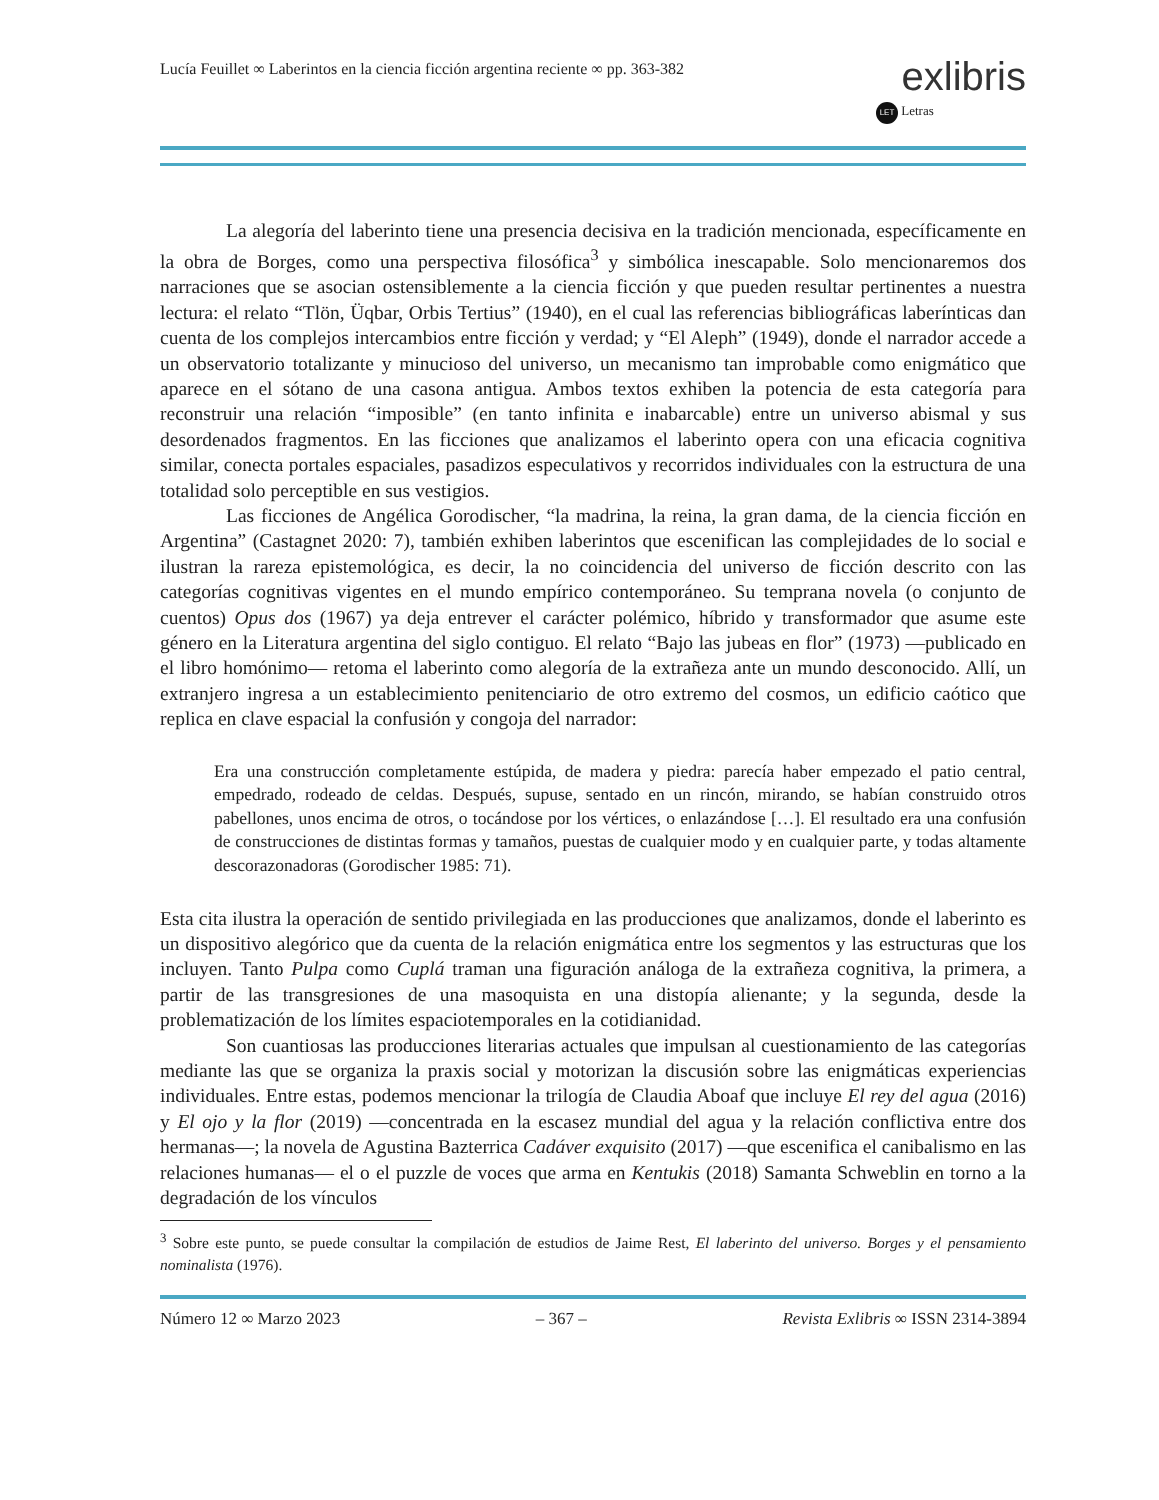Lucía Feuillet ∞ Laberintos en la ciencia ficción argentina reciente ∞ pp. 363-382
exlibris
LET Letras
La alegoría del laberinto tiene una presencia decisiva en la tradición mencionada, específicamente en la obra de Borges, como una perspectiva filosófica<sup>3</sup> y simbólica inescapable. Solo mencionaremos dos narraciones que se asocian ostensiblemente a la ciencia ficción y que pueden resultar pertinentes a nuestra lectura: el relato “Tlön, Üqbar, Orbis Tertius” (1940), en el cual las referencias bibliográficas laberínticas dan cuenta de los complejos intercambios entre ficción y verdad; y “El Aleph” (1949), donde el narrador accede a un observatorio totalizante y minucioso del universo, un mecanismo tan improbable como enigmático que aparece en el sótano de una casona antigua. Ambos textos exhiben la potencia de esta categoría para reconstruir una relación “imposible” (en tanto infinita e inabarcable) entre un universo abismal y sus desordenados fragmentos. En las ficciones que analizamos el laberinto opera con una eficacia cognitiva similar, conecta portales espaciales, pasadizos especulativos y recorridos individuales con la estructura de una totalidad solo perceptible en sus vestigios.
Las ficciones de Angélica Gorodischer, “la madrina, la reina, la gran dama, de la ciencia ficción en Argentina” (Castagnet 2020: 7), también exhiben laberintos que escenifican las complejidades de lo social e ilustran la rareza epistemológica, es decir, la no coincidencia del universo de ficción descrito con las categorías cognitivas vigentes en el mundo empírico contemporáneo. Su temprana novela (o conjunto de cuentos) Opus dos (1967) ya deja entrever el carácter polémico, híbrido y transformador que asume este género en la Literatura argentina del siglo contiguo. El relato “Bajo las jubeas en flor” (1973) —publicado en el libro homónimo— retoma el laberinto como alegoría de la extrañeza ante un mundo desconocido. Allí, un extranjero ingresa a un establecimiento penitenciario de otro extremo del cosmos, un edificio caótico que replica en clave espacial la confusión y congoja del narrador:
Era una construcción completamente estúpida, de madera y piedra: parecía haber empezado el patio central, empedrado, rodeado de celdas. Después, supuse, sentado en un rincón, mirando, se habían construido otros pabellones, unos encima de otros, o tocándose por los vértices, o enlazándose […]. El resultado era una confusión de construcciones de distintas formas y tamaños, puestas de cualquier modo y en cualquier parte, y todas altamente descorazonadoras (Gorodischer 1985: 71).
Esta cita ilustra la operación de sentido privilegiada en las producciones que analizamos, donde el laberinto es un dispositivo alegórico que da cuenta de la relación enigmática entre los segmentos y las estructuras que los incluyen. Tanto Pulpa como Cuplá traman una figuración análoga de la extrañeza cognitiva, la primera, a partir de las transgresiones de una masoquista en una distopía alienante; y la segunda, desde la problematización de los límites espaciotemporales en la cotidianidad.
Son cuantiosas las producciones literarias actuales que impulsan al cuestionamiento de las categorías mediante las que se organiza la praxis social y motorizan la discusión sobre las enigmáticas experiencias individuales. Entre estas, podemos mencionar la trilogía de Claudia Aboaf que incluye El rey del agua (2016) y El ojo y la flor (2019) —concentrada en la escasez mundial del agua y la relación conflictiva entre dos hermanas—; la novela de Agustina Bazterrica Cadáver exquisito (2017) —que escenifica el canibalismo en las relaciones humanas— el o el puzzle de voces que arma en Kentukis (2018) Samanta Schweblin en torno a la degradación de los vínculos
<sup>3</sup> Sobre este punto, se puede consultar la compilación de estudios de Jaime Rest, El laberinto del universo. Borges y el pensamiento nominalista (1976).
Número 12 ∞ Marzo 2023 – 367 – Revista Exlibris ∞ ISSN 2314-3894